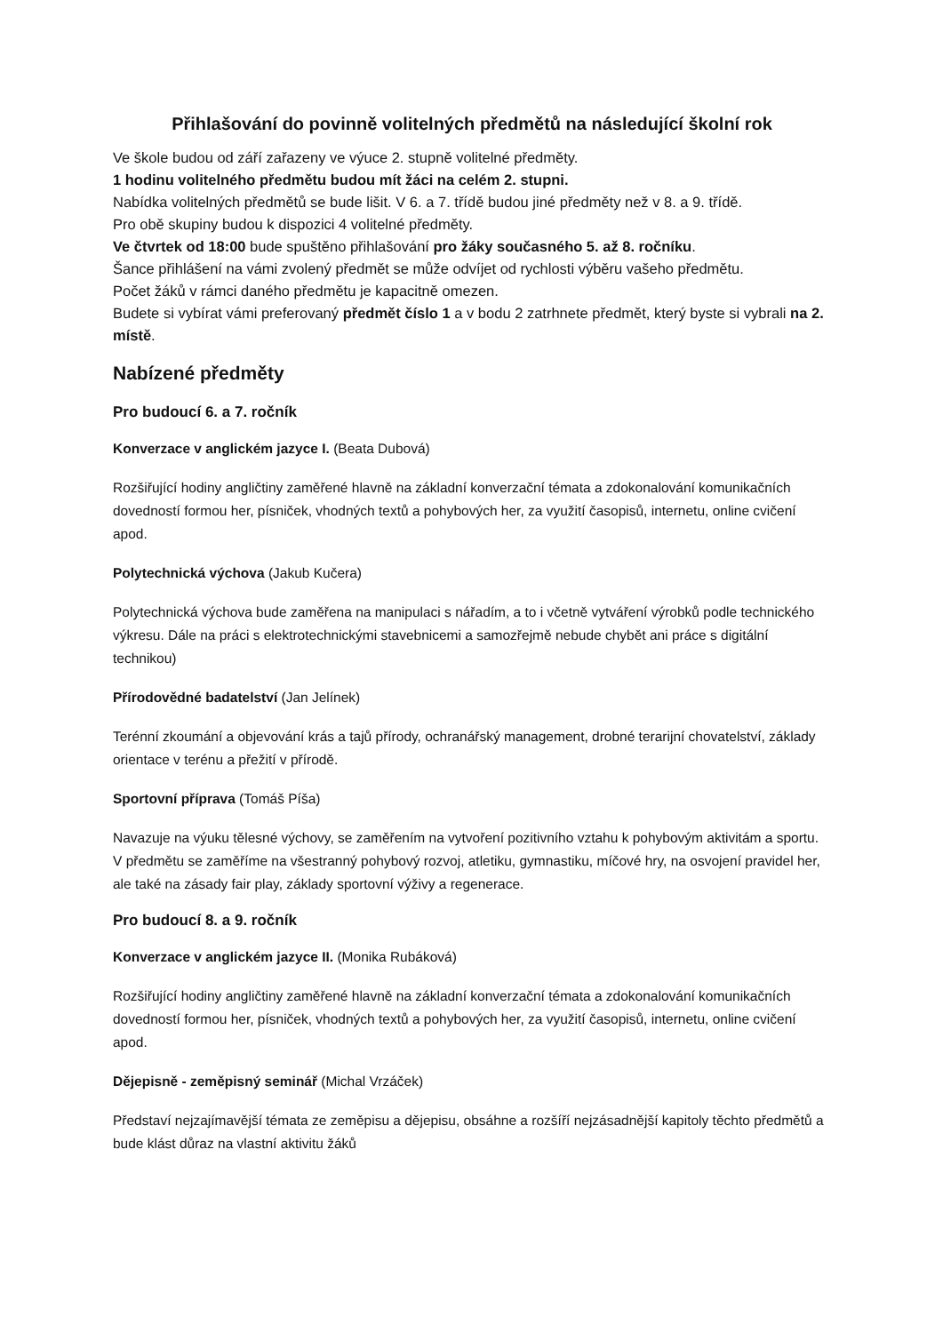Přihlašování do povinně volitelných předmětů na následující školní rok
Ve škole budou od září zařazeny ve výuce 2. stupně volitelné předměty.
1 hodinu volitelného předmětu budou mít žáci na celém 2. stupni.
Nabídka volitelných předmětů se bude lišit. V 6. a 7. třídě budou jiné předměty než v 8. a 9. třídě.
Pro obě skupiny budou k dispozici 4 volitelné předměty.
Ve čtvrtek od 18:00 bude spuštěno přihlašování pro žáky současného 5. až 8. ročníku.
Šance přihlášení na vámi zvolený předmět se může odvíjet od rychlosti výběru vašeho předmětu.
Počet žáků v rámci daného předmětu je kapacitně omezen.
Budete si vybírat vámi preferovaný předmět číslo 1 a v bodu 2 zatrhnete předmět, který byste si vybrali na 2. místě.
Nabízené předměty
Pro budoucí 6. a 7. ročník
Konverzace v anglickém jazyce I. (Beata Dubová)
Rozšiřující hodiny angličtiny zaměřené hlavně na základní konverzační témata a zdokonalování komunikačních dovedností formou her, písniček, vhodných textů a pohybových her, za využití časopisů, internetu, online cvičení apod.
Polytechnická výchova (Jakub Kučera)
Polytechnická výchova bude zaměřena na manipulaci s nářadím, a to i včetně vytváření výrobků podle technického výkresu. Dále na práci s elektrotechnickými stavebnicemi a samozřejmě nebude chybět ani práce s digitální technikou)
Přírodovědné badatelství (Jan Jelínek)
Terénní zkoumání a objevování krás a tajů přírody, ochranářský management, drobné terarijní chovatelství, základy orientace v terénu a přežití v přírodě.
Sportovní příprava (Tomáš Píša)
Navazuje na výuku tělesné výchovy, se zaměřením na vytvoření pozitivního vztahu k pohybovým aktivitám a sportu. V předmětu se zaměříme na všestranný pohybový rozvoj, atletiku, gymnastiku, míčové hry, na osvojení pravidel her, ale také na zásady fair play, základy sportovní výživy a regenerace.
Pro budoucí 8. a 9. ročník
Konverzace v anglickém jazyce II. (Monika Rubáková)
Rozšiřující hodiny angličtiny zaměřené hlavně na základní konverzační témata a zdokonalování komunikačních dovedností formou her, písniček, vhodných textů a pohybových her, za využití časopisů, internetu, online cvičení apod.
Dějepisně - zeměpisný seminář (Michal Vrzáček)
Představí nejzajímavější témata ze zeměpisu a dějepisu, obsáhne a rozšíří nejzásadnější kapitoly těchto předmětů a bude klást důraz na vlastní aktivitu žáků